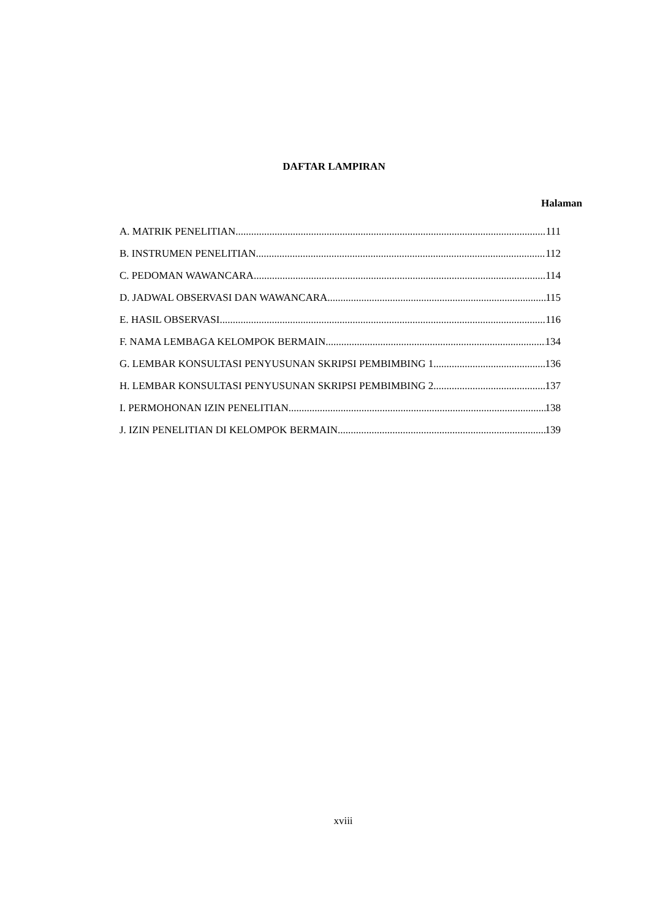DAFTAR LAMPIRAN
Halaman
A. MATRIK PENELITIAN 111
B. INSTRUMEN PENELITIAN 112
C. PEDOMAN WAWANCARA 114
D. JADWAL OBSERVASI DAN WAWANCARA 115
E. HASIL OBSERVASI 116
F. NAMA LEMBAGA KELOMPOK BERMAIN 134
G. LEMBAR KONSULTASI PENYUSUNAN SKRIPSI PEMBIMBING 1 136
H. LEMBAR KONSULTASI PENYUSUNAN SKRIPSI PEMBIMBING 2 137
I. PERMOHONAN IZIN PENELITIAN 138
J. IZIN PENELITIAN DI KELOMPOK BERMAIN 139
xviii